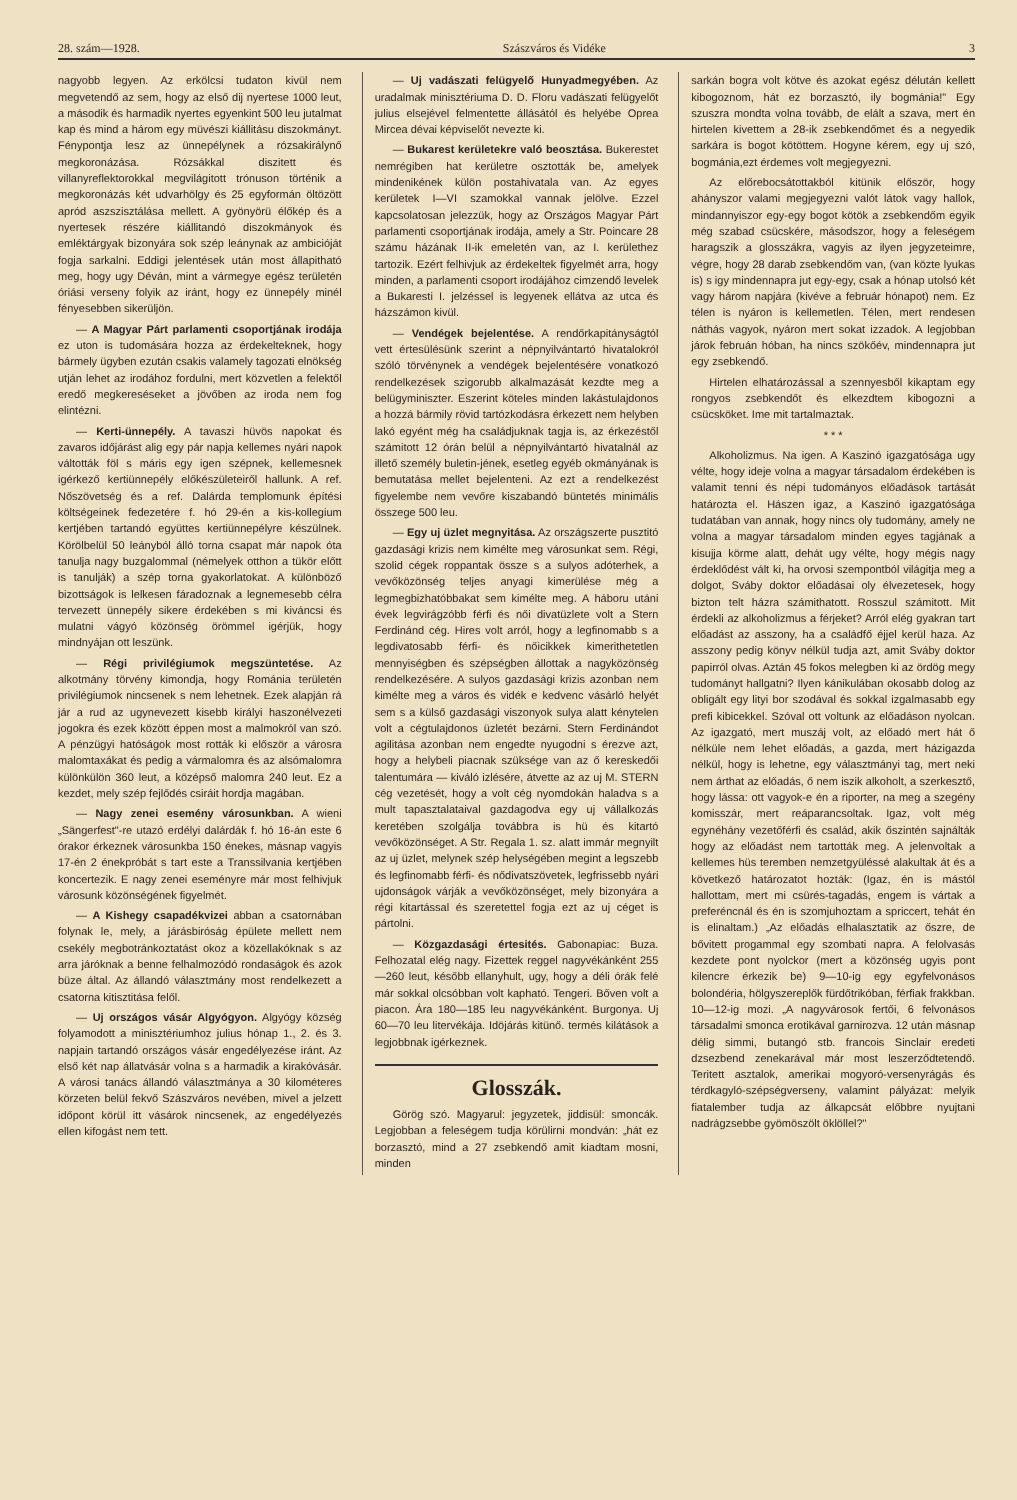28. szám—1928. Szászváros és Vidéke 3
nagyobb legyen. Az erkölcsi tudaton kivül nem megvetendő az sem, hogy az első dij nyertese 1000 leut, a második és harmadik nyertes egyenkint 500 leu jutalmat kap és mind a három egy müvészi kiállitásu diszokmányt. Fénypontja lesz az ünnepélynek a rózsakirálynő megkoronázása. Rózsákkal diszitett és villanyreflektorokkal megvilágitott trónuson történik a megkoronázás két udvarhölgy és 25 egyformán öltözött apród aszszisztálása mellett. A gyönyörü élőkép és a nyertesek részére kiállitandó diszokmányok és emléktárgyak bizonyára sok szép leánynak az ambicióját fogja sarkalni. Eddigi jelentések után most állapitható meg, hogy ugy Déván, mint a vármegye egész területén óriási verseny folyik az iránt, hogy ez ünnepély minél fényesebben sikerüljön.
— A Magyar Párt parlamenti csoportjának irodája ez uton is tudomására hozza az érdekelteknek, hogy bármely ügyben ezután csakis valamely tagozati elnökség utján lehet az irodához fordulni, mert közvetlen a felektől eredő megkereséseket a jövőben az iroda nem fog elintézni.
— Kerti-ünnepély. A tavaszi hüvös napokat és zavaros időjárást alig egy pár napja kellemes nyári napok váltották föl s máris egy igen szépnek, kellemesnek igérkező kertiünnepély előkészületeiről hallunk. A ref. Nőszövetség és a ref. Dalárda templomunk építési költségeinek fedezetére f. hó 29-én a kis-kollegium kertjében tartandó együttes kertiünnepélyre készülnek. Körölbelül 50 leányból álló torna csapat már napok óta tanulja nagy buzgalommal (némelyek otthon a tükör előtt is tanulják) a szép torna gyakorlatokat. A különböző bizottságok is lelkesen fáradoznak a legnemesebb célra tervezett ünnepély sikere érdekében s mi kiváncsi és mulatni vágyó közönség örömmel igérjük, hogy mindnyájan ott leszünk.
— Régi privilégiumok megszüntetése. Az alkotmány törvény kimondja, hogy Románia területén privilégiumok nincsenek s nem lehetnek. Ezek alapján rá jár a rud az ugynevezett kisebb királyi haszonélvezeti jogokra és ezek között éppen most a malmokról van szó. A pénzügyi hatóságok most rották ki először a városra malomtaxákat és pedig a vármalomra és az alsómalomra különkülön 360 leut, a középső malomra 240 leut. Ez a kezdet, mely szép fejlődés csiráit hordja magában.
— Nagy zenei esemény városunkban. A wieni „Sängerfest"-re utazó erdélyi dalárdák f. hó 16-án este 6 órakor érkeznek városunkba 150 énekes, másnap vagyis 17-én 2 énekpróbát s tart este a Transsilvania kertjében koncertezik. E nagy zenei eseményre már most felhivjuk városunk közönségének figyelmét.
— A Kishegy csapadékvizei abban a csatornában folynak le, mely, a járásbiróság épülete mellett nem csekély megbotránkoztatást okoz a közellakóknak s az arra járóknak a benne felhalmozódó rondaságok és azok büze által. Az állandó választmány most rendelkezett a csatorna kitisztitása felől.
— Uj országos vásár Algyógyon. Algyógy község folyamodott a minisztériumhoz julius hónap 1., 2. és 3. napjain tartandó országos vásár engedélyezése iránt. Az első két nap állatvásár volna s a harmadik a kirakóvásár. A városi tanács állandó választmánya a 30 kilométeres körzeten belül fekvő Szászváros nevében, mivel a jelzett időpont körül itt vásárok nincsenek, az engedélyezés ellen kifogást nem tett.
— Uj vadászati felügyelő Hunyadmegyében. Az uradalmak minisztériuma D. D. Floru vadászati felügyelőt julius elsejével felmentette állásától és helyébe Oprea Mircea dévai képviselőt nevezte ki.
— Bukarest kerületekre való beosztása. Bukerestet nemrégiben hat kerületre osztották be, amelyek mindenikének külön postahivatala van. Az egyes kerületek I—VI szamokkal vannak jelölve. Ezzel kapcsolatosan jelezzük, hogy az Országos Magyar Párt parlamenti csoportjának irodája, amely a Str. Poincare 28 számu házának II-ik emeletén van, az I. kerülethez tartozik. Ezért felhivjuk az érdekeltek figyelmét arra, hogy minden, a parlamenti csoport irodájához cimzendő levelek a Bukaresti I. jelzéssel is legyenek ellátva az utca és házszámon kivül.
— Vendégek bejelentése. A rendőrkapitányságtól vett értesülésünk szerint a népnyilvántartó hivatalokról szóló törvénynek a vendégek bejelentésére vonatkozó rendelkezések szigorubb alkalmazását kezdte meg a belügyminiszter. Eszerint köteles minden lakástulajdonos a hozzá bármily rövid tartózkodásra érkezett nem helyben lakó egyént még ha családjuknak tagja is, az érkezéstől számitott 12 órán belül a népnyilvántartó hivatalnál az illető személy buletin-jének, esetleg egyéb okmányának is bemutatása mellet bejelenteni. Az ezt a rendelkezést figyelembe nem vevőre kiszabandó büntetés minimális összege 500 leu.
— Egy uj üzlet megnyitása. Az országszerte pusztitó gazdasági krizis nem kimélte meg városunkat sem. Régi, szolid cégek roppantak össze s a sulyos adóterhek, a vevőközönség teljes anyagi kimerülése még a legmegbizhatóbbakat sem kimélte meg. A háboru utáni évek legvirágzóbb férfi és női divatüzlete volt a Stern Ferdinánd cég. Hires volt arról, hogy a legfinomabb s a legdivatosabb férfi- és nőicikkek kimerithetetlen mennyiségben és szépségben állottak a nagyközönség rendelkezésére. A sulyos gazdasági krizis azonban nem kimélte meg a város és vidék e kedvenc vásárló helyét sem s a külső gazdasági viszonyok sulya alatt kénytelen volt a cégtulajdonos üzletét bezárni. Stern Ferdinándot agilitása azonban nem engedte nyugodni s érezve azt, hogy a helybeli piacnak szüksége van az ő kereskedői talentumára — kiváló izlésére, átvette az az uj M. STERN cég vezetését, hogy a volt cég nyomdokán haladva s a mult tapasztalataival gazdagodva egy uj vállalkozás keretében szolgálja továbbra is hü és kitartó vevőközönséget. A Str. Regala 1. sz. alatt immár megnyilt az uj üzlet, melynek szép helységében megint a legszebb és legfinomabb férfi- és nődivatszövetek, legfrissebb nyári ujdonságok várják a vevőközönséget, mely bizonyára a régi kitartással és szeretettel fogja ezt az uj céget is pártolni.
— Közgazdasági értesités. Gabonapiac: Buza. Felhozatal elég nagy. Fizettek reggel nagyvékánként 255—260 leut, később ellanyhult, ugy, hogy a déli órák felé már sokkal olcsóbban volt kapható. Tengeri. Bőven volt a piacon. Ára 180—185 leu nagyvékánként. Burgonya. Uj 60—70 leu litervékája. Idöjárás kitünő. termés kilátások a legjobbnak igérkeznek.
Glosszák.
Görög szó. Magyarul: jegyzetek, jiddisül: smoncák. Legjobban a feleségem tudja körülirni mondván: „hát ez borzasztó, mind a 27 zsebkendő amit kiadtam mosni, minden
sarkán bogra volt kötve és azokat egész délután kellett kibogoznom, hát ez borzasztó, ily bogmánia!" Egy szuszra mondta volna tovább, de elált a szava, mert én hirtelen kivettem a 28-ik zsebkendőmet és a negyedik sarkára is bogot kötöttem. Hogyne kérem, egy uj szó, bogmánia,ezt érdemes volt megjegyezni.
Az előrebocsátottakból kitünik először, hogy ahányszor valami megjegyezni valót látok vagy hallok, mindannyiszor egy-egy bogot kötök a zsebkendőm egyik még szabad csücskére, másodszor, hogy a feleségem haragszik a glosszákra, vagyis az ilyen jegyzeteimre, végre, hogy 28 darab zsebkendőm van, (van közte lyukas is) s igy mindennapra jut egy-egy, csak a hónap utolsó két vagy három napjára (kivéve a február hónapot) nem. Ez télen is nyáron is kellemetlen. Télen, mert rendesen náthás vagyok, nyáron mert sokat izzadok. A legjobban járok februán hóban, ha nincs szökőév, mindennapra jut egy zsebkendő.
Hirtelen elhatározással a szennyesből kikaptam egy rongyos zsebkendőt és elkezdtem kibogozni a csücsköket. Ime mit tartalmaztak.
* * *
Alkoholizmus. Na igen. A Kaszinó igazgatósága ugy vélte, hogy ideje volna a magyar társadalom érdekében is valamit tenni és népi tudományos előadások tartását határozta el. Hászen igaz, a Kaszinó igazgatósága tudatában van annak, hogy nincs oly tudomány, amely ne volna a magyar társadalom minden egyes tagjának a kisujja körme alatt, dehát ugy vélte, hogy mégis nagy érdeklődést vált ki, ha orvosi szempontból világitja meg a dolgot, Sváby doktor előadásai oly élvezetesek, hogy bizton telt házra számithatott. Rosszul számitott. Mit érdekli az alkoholizmus a férjeket? Arról elég gyakran tart előadást az asszony, ha a családfő éjjel kerül haza. Az asszony pedig könyv nélkül tudja azt, amit Sváby doktor papirról olvas. Aztán 45 fokos melegben ki az ördög megy tudományt hallgatni? Ilyen kánikulában okosabb dolog az obligált egy lityi bor szodával és sokkal izgalmasabb egy prefi kibicekkel. Szóval ott voltunk az előadáson nyolcan. Az igazgató, mert muszáj volt, az előadó mert hát ő nélküle nem lehet előadás, a gazda, mert házigazda nélkül, hogy is lehetne, egy választmányi tag, mert neki nem árthat az előadás, ő nem iszik alkoholt, a szerkesztő, hogy lássa: ott vagyok-e én a riporter, na meg a szegény komisszár, mert reáparancsoltak. Igaz, volt még egynéhány vezetőférfi és család, akik őszintén sajnálták hogy az előadást nem tartották meg. A jelenvoltak a kellemes hüs teremben nemzetgyüléssé alakultak át és a következő határozatot hozták: (Igaz, én is mástól hallottam, mert mi csürés-tagadás, engem is vártak a preferéncnál és én is szomjuhoztam a spriccert, tehát én is elinaltam.) „Az előadás elhalasztatik az őszre, de bővitett progammal egy szombati napra. A felolvasás kezdete pont nyolckor (mert a közönség ugyis pont kilencre érkezik be) 9—10-ig egy egyfelvonásos bolondéria, hölgyszereplők fürdőtrikóban, férfiak frakkban. 10—12-ig mozi. „A nagyvárosok fertői, 6 felvonásos társadalmi smonca erotikával garnirozva. 12 után másnap délig simmi, butangó stb. francois Sinclair eredeti dzsezbend zenekarával már most leszerződtetendő. Teritett asztalok, amerikai mogyoró-versenyrágás és térdkagyló-szépségverseny, valamint pályázat: melyik fiatalember tudja az álkapcsát előbbre nyujtani nadrágzsebbe gyömöszölt öklöllel?"